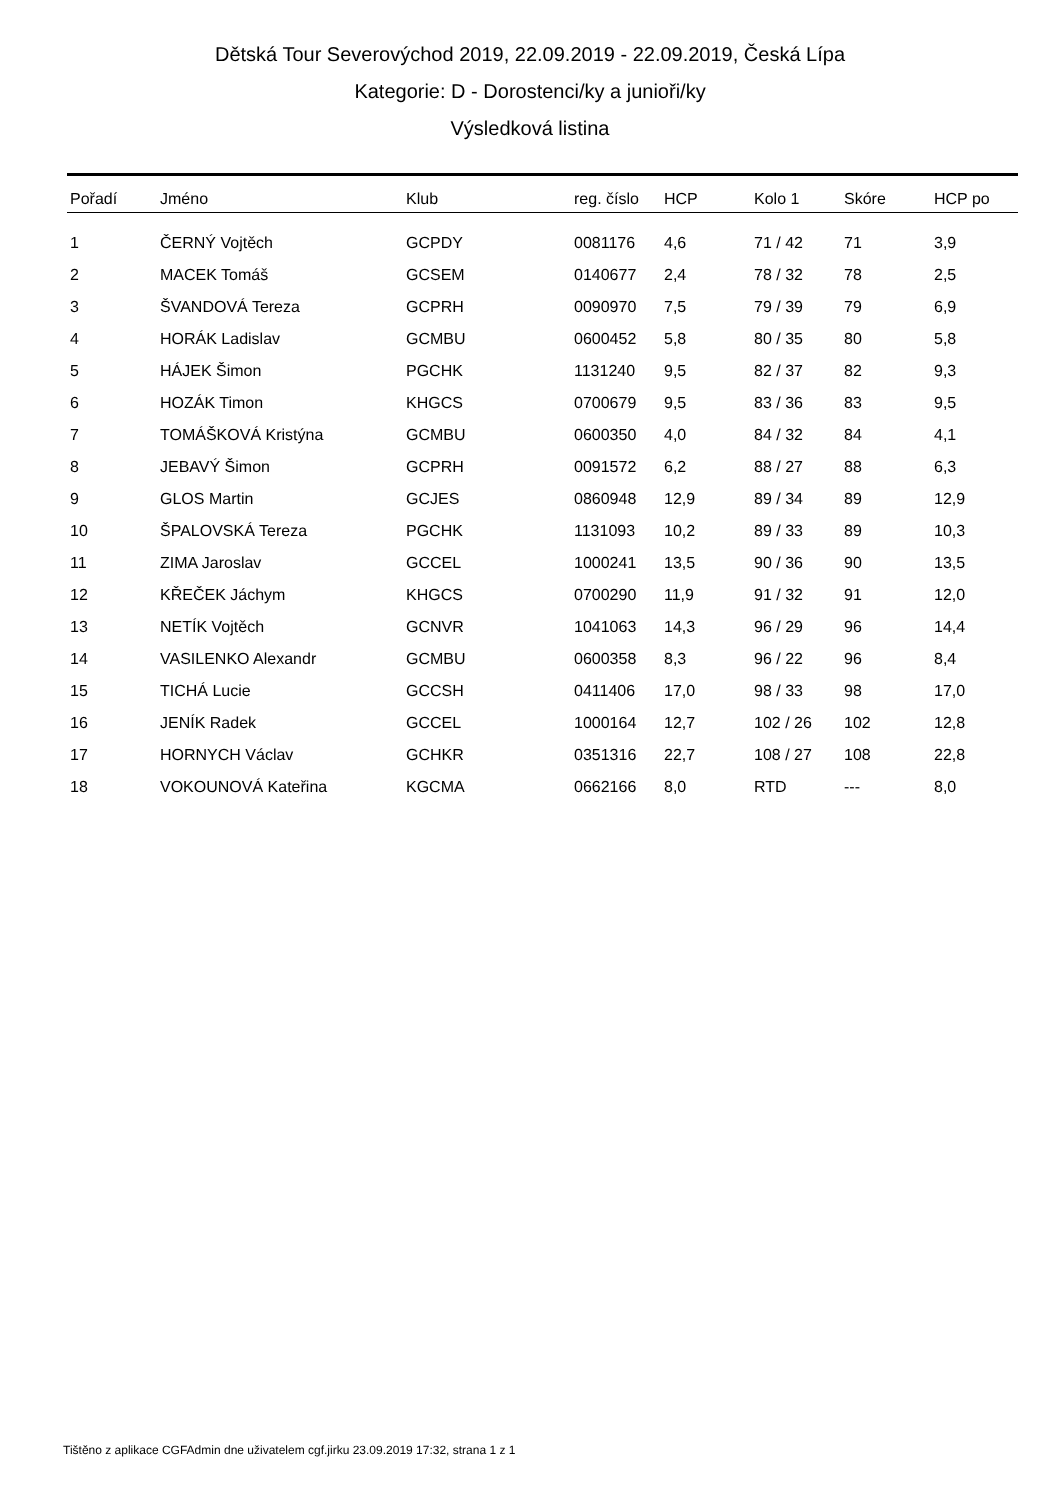Dětská Tour Severovýchod 2019, 22.09.2019 - 22.09.2019, Česká Lípa
Kategorie: D - Dorostenci/ky a junioři/ky
Výsledková listina
| Pořadí | Jméno | Klub | reg. číslo | HCP | Kolo 1 | Skóre | HCP po |
| --- | --- | --- | --- | --- | --- | --- | --- |
| 1 | ČERNÝ Vojtěch | GCPDY | 0081176 | 4,6 | 71 / 42 | 71 | 3,9 |
| 2 | MACEK Tomáš | GCSEM | 0140677 | 2,4 | 78 / 32 | 78 | 2,5 |
| 3 | ŠVANDOVÁ Tereza | GCPRH | 0090970 | 7,5 | 79 / 39 | 79 | 6,9 |
| 4 | HORÁK Ladislav | GCMBU | 0600452 | 5,8 | 80 / 35 | 80 | 5,8 |
| 5 | HÁJEK Šimon | PGCHK | 1131240 | 9,5 | 82 / 37 | 82 | 9,3 |
| 6 | HOZÁK Timon | KHGCS | 0700679 | 9,5 | 83 / 36 | 83 | 9,5 |
| 7 | TOMÁŠKOVÁ Kristýna | GCMBU | 0600350 | 4,0 | 84 / 32 | 84 | 4,1 |
| 8 | JEBAVÝ Šimon | GCPRH | 0091572 | 6,2 | 88 / 27 | 88 | 6,3 |
| 9 | GLOS Martin | GCJES | 0860948 | 12,9 | 89 / 34 | 89 | 12,9 |
| 10 | ŠPALOVSKÁ Tereza | PGCHK | 1131093 | 10,2 | 89 / 33 | 89 | 10,3 |
| 11 | ZIMA Jaroslav | GCCEL | 1000241 | 13,5 | 90 / 36 | 90 | 13,5 |
| 12 | KŘEČEK Jáchym | KHGCS | 0700290 | 11,9 | 91 / 32 | 91 | 12,0 |
| 13 | NETÍK Vojtěch | GCNVR | 1041063 | 14,3 | 96 / 29 | 96 | 14,4 |
| 14 | VASILENKO Alexandr | GCMBU | 0600358 | 8,3 | 96 / 22 | 96 | 8,4 |
| 15 | TICHÁ Lucie | GCCSH | 0411406 | 17,0 | 98 / 33 | 98 | 17,0 |
| 16 | JENÍK Radek | GCCEL | 1000164 | 12,7 | 102 / 26 | 102 | 12,8 |
| 17 | HORNYCH Václav | GCHKR | 0351316 | 22,7 | 108 / 27 | 108 | 22,8 |
| 18 | VOKOUNOVÁ Kateřina | KGCMA | 0662166 | 8,0 | RTD | --- | 8,0 |
Tištěno z aplikace CGFAdmin dne uživatelem cgf.jirku 23.09.2019 17:32, strana 1 z 1